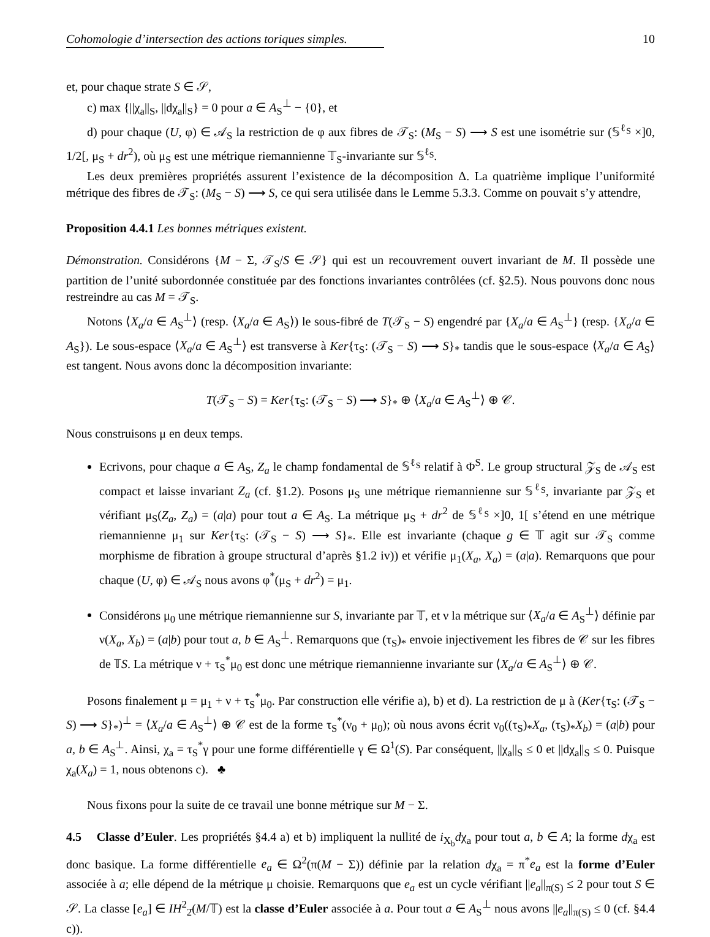Cohomologie d’intersection des actions toriques simples. 10
et, pour chaque strate S ∈ 𝒮,
c) max {||χ<sub>a</sub>||<sub>S</sub>, ||dχ<sub>a</sub>||<sub>S</sub>} = 0 pour a ∈ A<sub>S</sub><sup>⊥</sup> − {0}, et
d) pour chaque (U, φ) ∈ 𝒜<sub>S</sub> la restriction de φ aux fibres de 𝒯<sub>S</sub>: (M<sub>S</sub> − S) ⟶ S est une isométrie sur (𝕊<sup>ℓ<sub>S</sub></sup> ×]0, 1/2[, μ<sub>S</sub> + dr<sup>2</sup>), où μ<sub>S</sub> est une métrique riemannienne 𝕋<sub>S</sub>-invariante sur 𝕊<sup>ℓ<sub>S</sub></sup>.
Les deux premières propriétés assurent l’existence de la décomposition Δ. La quatrième implique l’uniformité métrique des fibres de 𝒯<sub>S</sub>: (M<sub>S</sub> − S) ⟶ S, ce qui sera utilisée dans le Lemme 5.3.3. Comme on pouvait s’y attendre,
Proposition 4.4.1 Les bonnes métriques existent.
Démonstration. Considérons {M − Σ, 𝒯<sub>S</sub>/S ∈ 𝒮} qui est un recouvrement ouvert invariant de M. Il possède une partition de l’unité subordonnée constituée par des fonctions invariantes contrôlées (cf. §2.5). Nous pouvons donc nous restreindre au cas M = 𝒯<sub>S</sub>.
Notons ⟨X<sub>a</sub>/a ∈ A<sub>S</sub><sup>⊥</sup>⟩ (resp. ⟨X<sub>a</sub>/a ∈ A<sub>S</sub>⟩) le sous-fibré de T(𝒯<sub>S</sub> − S) engendré par {X<sub>a</sub>/a ∈ A<sub>S</sub><sup>⊥</sup>} (resp. {X<sub>a</sub>/a ∈ A<sub>S</sub>}). Le sous-espace ⟨X<sub>a</sub>/a ∈ A<sub>S</sub><sup>⊥</sup>⟩ est transverse à Ker{τ<sub>S</sub>: (𝒯<sub>S</sub> − S) ⟶ S}<sub>*</sub> tandis que le sous-espace ⟨X<sub>a</sub>/a ∈ A<sub>S</sub>⟩ est tangent. Nous avons donc la décomposition invariante:
T(𝒯<sub>S</sub> − S) = Ker{τ<sub>S</sub>: (𝒯<sub>S</sub> − S) ⟶ S}<sub>*</sub> ⊕ ⟨X<sub>a</sub>/a ∈ A<sub>S</sub><sup>⊥</sup>⟩ ⊕ 𝒞.
Nous construisons μ en deux temps.
Ecrivons, pour chaque a ∈ A<sub>S</sub>, Z<sub>a</sub> le champ fondamental de 𝕊<sup>ℓ<sub>S</sub></sup> relatif à Φ<sup>S</sup>. Le group structural 𝒵<sub>S</sub> de 𝒜<sub>S</sub> est compact et laisse invariant Z<sub>a</sub> (cf. §1.2). Posons μ<sub>S</sub> une métrique riemannienne sur 𝕊<sup>ℓ<sub>S</sub></sup>, invariante par 𝒵<sub>S</sub> et vérifiant μ<sub>S</sub>(Z<sub>a</sub>, Z<sub>a</sub>) = (a|a) pour tout a ∈ A<sub>S</sub>. La métrique μ<sub>S</sub> + dr<sup>2</sup> de 𝕊<sup>ℓ<sub>S</sub></sup> ×]0, 1[ s’étend en une métrique riemannienne μ<sub>1</sub> sur Ker{τ<sub>S</sub>: (𝒯<sub>S</sub> − S) ⟶ S}<sub>*</sub>. Elle est invariante (chaque g ∈ 𝕋 agit sur 𝒯<sub>S</sub> comme morphisme de fibration à groupe structural d’après §1.2 iv)) et vérifie μ<sub>1</sub>(X<sub>a</sub>, X<sub>a</sub>) = (a|a). Remarquons que pour chaque (U, φ) ∈ 𝒜<sub>S</sub> nous avons φ<sup>*</sup>(μ<sub>S</sub> + dr<sup>2</sup>) = μ<sub>1</sub>.
Considérons μ<sub>0</sub> une métrique riemannienne sur S, invariante par 𝕋, et ν la métrique sur ⟨X<sub>a</sub>/a ∈ A<sub>S</sub><sup>⊥</sup>⟩ définie par ν(X<sub>a</sub>, X<sub>b</sub>) = (a|b) pour tout a, b ∈ A<sub>S</sub><sup>⊥</sup>. Remarquons que (τ<sub>S</sub>)<sub>*</sub> envoie injectivement les fibres de 𝒞 sur les fibres de 𝕋S. La métrique ν + τ<sub>S</sub><sup>*</sup>μ<sub>0</sub> est donc une métrique riemannienne invariante sur ⟨X<sub>a</sub>/a ∈ A<sub>S</sub><sup>⊥</sup>⟩ ⊕ 𝒞.
Posons finalement μ = μ<sub>1</sub> + ν + τ<sub>S</sub><sup>*</sup>μ<sub>0</sub>. Par construction elle vérifie a), b) et d). La restriction de μ à (Ker{τ<sub>S</sub>: (𝒯<sub>S</sub> − S) ⟶ S}<sub>*</sub>)<sup>⊥</sup> = ⟨X<sub>a</sub>/a ∈ A<sub>S</sub><sup>⊥</sup>⟩ ⊕ 𝒞 est de la forme τ<sub>S</sub><sup>*</sup>(ν<sub>0</sub> + μ<sub>0</sub>); où nous avons écrit ν<sub>0</sub>((τ<sub>S</sub>)<sub>*</sub>X<sub>a</sub>, (τ<sub>S</sub>)<sub>*</sub>X<sub>b</sub>) = (a|b) pour a, b ∈ A<sub>S</sub><sup>⊥</sup>. Ainsi, χ<sub>a</sub> = τ<sub>S</sub><sup>*</sup>γ pour une forme différentielle γ ∈ Ω<sup>1</sup>(S). Par conséquent, ||χ<sub>a</sub>||<sub>S</sub> ≤ 0 et ||dχ<sub>a</sub>||<sub>S</sub> ≤ 0. Puisque χ<sub>a</sub>(X<sub>a</sub>) = 1, nous obtenons c). ♣
Nous fixons pour la suite de ce travail une bonne métrique sur M − Σ.
4.5 Classe d’Euler. Les propriétés §4.4 a) et b) impliquent la nullité de i<sub>X<sub>b</sub></sub>dχ<sub>a</sub> pour tout a, b ∈ A; la forme dχ<sub>a</sub> est donc basique. La forme différentielle e<sub>a</sub> ∈ Ω<sup>2</sup>(π(M − Σ)) définie par la relation dχ<sub>a</sub> = π<sup>*</sup>e<sub>a</sub> est la forme d’Euler associée à a; elle dépend de la métrique μ choisie. Remarquons que e<sub>a</sub> est un cycle vérifiant ||e<sub>a</sub>||<sub>π(S)</sub> ≤ 2 pour tout S ∈ 𝒮. La classe [e<sub>a</sub>] ∈ IH<sup>2</sup><sub>2̄</sub>(M/𝕋) est la classe d’Euler associée à a. Pour tout a ∈ A<sub>S</sub><sup>⊥</sup> nous avons ||e<sub>a</sub>||<sub>π(S)</sub> ≤ 0 (cf. §4.4 c)).